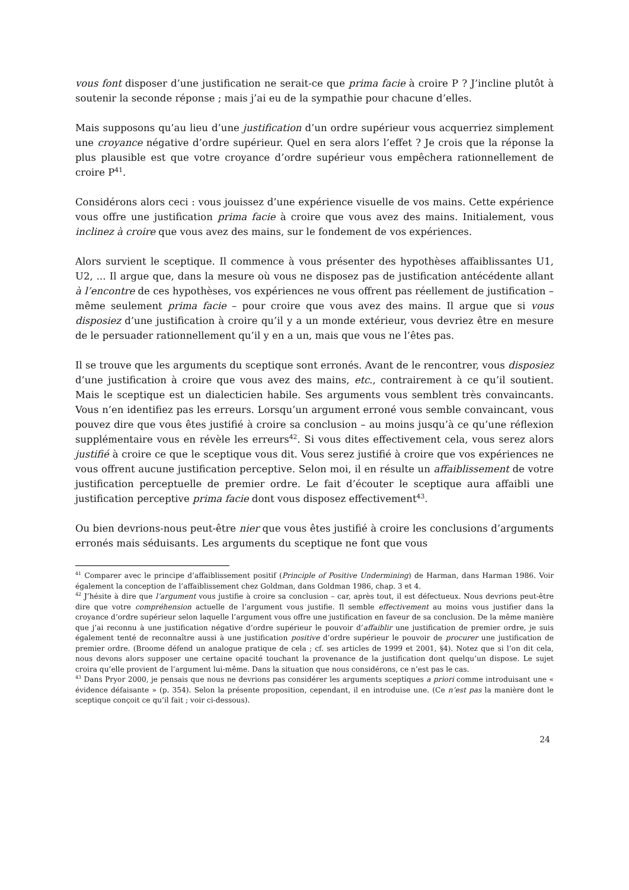vous font disposer d’une justification ne serait-ce que prima facie à croire P ? J’incline plutôt à soutenir la seconde réponse ; mais j’ai eu de la sympathie pour chacune d’elles.
Mais supposons qu’au lieu d’une justification d’un ordre supérieur vous acquerriez simplement une croyance négative d’ordre supérieur. Quel en sera alors l’effet ? Je crois que la réponse la plus plausible est que votre croyance d’ordre supérieur vous empêchera rationnellement de croire P<sup>41</sup>.
Considérons alors ceci : vous jouissez d’une expérience visuelle de vos mains. Cette expérience vous offre une justification prima facie à croire que vous avez des mains. Initialement, vous inclinez à croire que vous avez des mains, sur le fondement de vos expériences.
Alors survient le sceptique. Il commence à vous présenter des hypothèses affaiblissantes U1, U2, ... Il argue que, dans la mesure où vous ne disposez pas de justification antécédente allant à l’encontre de ces hypothèses, vos expériences ne vous offrent pas réellement de justification – même seulement prima facie – pour croire que vous avez des mains. Il argue que si vous disposiez d’une justification à croire qu’il y a un monde extérieur, vous devriez être en mesure de le persuader rationnellement qu’il y en a un, mais que vous ne l’êtes pas.
Il se trouve que les arguments du sceptique sont erronés. Avant de le rencontrer, vous disposiez d’une justification à croire que vous avez des mains, etc., contrairement à ce qu’il soutient. Mais le sceptique est un dialecticien habile. Ses arguments vous semblent très convaincants. Vous n’en identifiez pas les erreurs. Lorsqu’un argument erroné vous semble convaincant, vous pouvez dire que vous êtes justifié à croire sa conclusion – au moins jusqu’à ce qu’une réflexion supplémentaire vous en révèle les erreurs<sup>42</sup>. Si vous dites effectivement cela, vous serez alors justifié à croire ce que le sceptique vous dit. Vous serez justifié à croire que vos expériences ne vous offrent aucune justification perceptive. Selon moi, il en résulte un affaiblissement de votre justification perceptuelle de premier ordre. Le fait d’écouter le sceptique aura affaibli une justification perceptive prima facie dont vous disposez effectivement<sup>43</sup>.
Ou bien devrions-nous peut-être nier que vous êtes justifié à croire les conclusions d’arguments erronés mais séduisants. Les arguments du sceptique ne font que vous
<sup>41</sup> Comparer avec le principe d’affaiblissement positif (Principle of Positive Undermining) de Harman, dans Harman 1986. Voir également la conception de l’affaiblissement chez Goldman, dans Goldman 1986, chap. 3 et 4.
<sup>42</sup> J’hésite à dire que l’argument vous justifie à croire sa conclusion – car, après tout, il est défectueux. Nous devrions peut-être dire que votre compréhension actuelle de l’argument vous justifie. Il semble effectivement au moins vous justifier dans la croyance d’ordre supérieur selon laquelle l’argument vous offre une justification en faveur de sa conclusion. De la même manière que j’ai reconnu à une justification négative d’ordre supérieur le pouvoir d’affaiblir une justification de premier ordre, je suis également tenté de reconnaître aussi à une justification positive d’ordre supérieur le pouvoir de procurer une justification de premier ordre. (Broome défend un analogue pratique de cela ; cf. ses articles de 1999 et 2001, §4). Notez que si l’on dit cela, nous devons alors supposer une certaine opacité touchant la provenance de la justification dont quelqu’un dispose. Le sujet croira qu’elle provient de l’argument lui-même. Dans la situation que nous considérons, ce n’est pas le cas.
<sup>43</sup> Dans Pryor 2000, je pensais que nous ne devrions pas considérer les arguments sceptiques a priori comme introduisant une « évidence défaisante » (p. 354). Selon la présente proposition, cependant, il en introduise une. (Ce n’est pas la manière dont le sceptique conçoit ce qu’il fait ; voir ci-dessous).
24